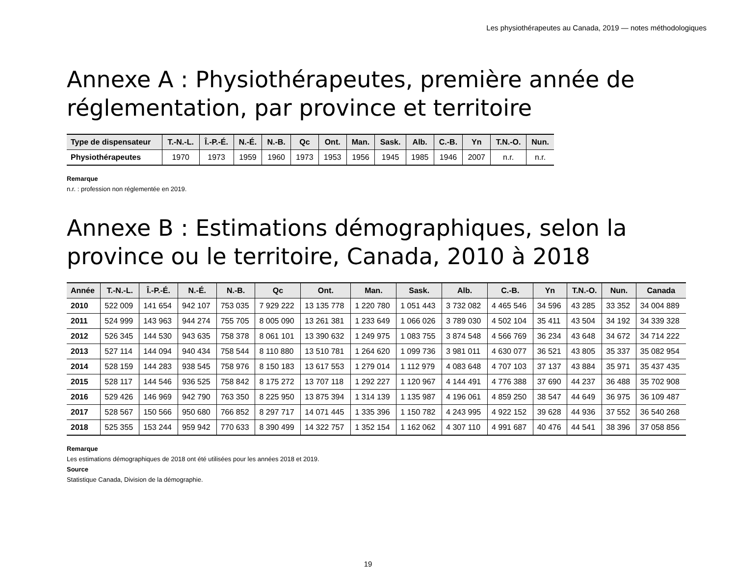Les physiothérapeutes au Canada, 2019 — notes méthodologiques
Annexe A : Physiothérapeutes, première année de réglementation, par province et territoire
| Type de dispensateur | T.-N.-L. | Î.-P.-É. | N.-É. | N.-B. | Qc | Ont. | Man. | Sask. | Alb. | C.-B. | Yn | T.N.-O. | Nun. |
| --- | --- | --- | --- | --- | --- | --- | --- | --- | --- | --- | --- | --- | --- |
| Physiothérapeutes | 1970 | 1973 | 1959 | 1960 | 1973 | 1953 | 1956 | 1945 | 1985 | 1946 | 2007 | n.r. | n.r. |
Remarque
n.r. : profession non réglementée en 2019.
Annexe B : Estimations démographiques, selon la province ou le territoire, Canada, 2010 à 2018
| Année | T.-N.-L. | Î.-P.-É. | N.-É. | N.-B. | Qc | Ont. | Man. | Sask. | Alb. | C.-B. | Yn | T.N.-O. | Nun. | Canada |
| --- | --- | --- | --- | --- | --- | --- | --- | --- | --- | --- | --- | --- | --- | --- |
| 2010 | 522 009 | 141 654 | 942 107 | 753 035 | 7 929 222 | 13 135 778 | 1 220 780 | 1 051 443 | 3 732 082 | 4 465 546 | 34 596 | 43 285 | 33 352 | 34 004 889 |
| 2011 | 524 999 | 143 963 | 944 274 | 755 705 | 8 005 090 | 13 261 381 | 1 233 649 | 1 066 026 | 3 789 030 | 4 502 104 | 35 411 | 43 504 | 34 192 | 34 339 328 |
| 2012 | 526 345 | 144 530 | 943 635 | 758 378 | 8 061 101 | 13 390 632 | 1 249 975 | 1 083 755 | 3 874 548 | 4 566 769 | 36 234 | 43 648 | 34 672 | 34 714 222 |
| 2013 | 527 114 | 144 094 | 940 434 | 758 544 | 8 110 880 | 13 510 781 | 1 264 620 | 1 099 736 | 3 981 011 | 4 630 077 | 36 521 | 43 805 | 35 337 | 35 082 954 |
| 2014 | 528 159 | 144 283 | 938 545 | 758 976 | 8 150 183 | 13 617 553 | 1 279 014 | 1 112 979 | 4 083 648 | 4 707 103 | 37 137 | 43 884 | 35 971 | 35 437 435 |
| 2015 | 528 117 | 144 546 | 936 525 | 758 842 | 8 175 272 | 13 707 118 | 1 292 227 | 1 120 967 | 4 144 491 | 4 776 388 | 37 690 | 44 237 | 36 488 | 35 702 908 |
| 2016 | 529 426 | 146 969 | 942 790 | 763 350 | 8 225 950 | 13 875 394 | 1 314 139 | 1 135 987 | 4 196 061 | 4 859 250 | 38 547 | 44 649 | 36 975 | 36 109 487 |
| 2017 | 528 567 | 150 566 | 950 680 | 766 852 | 8 297 717 | 14 071 445 | 1 335 396 | 1 150 782 | 4 243 995 | 4 922 152 | 39 628 | 44 936 | 37 552 | 36 540 268 |
| 2018 | 525 355 | 153 244 | 959 942 | 770 633 | 8 390 499 | 14 322 757 | 1 352 154 | 1 162 062 | 4 307 110 | 4 991 687 | 40 476 | 44 541 | 38 396 | 37 058 856 |
Remarque
Les estimations démographiques de 2018 ont été utilisées pour les années 2018 et 2019.
Source
Statistique Canada, Division de la démographie.
19